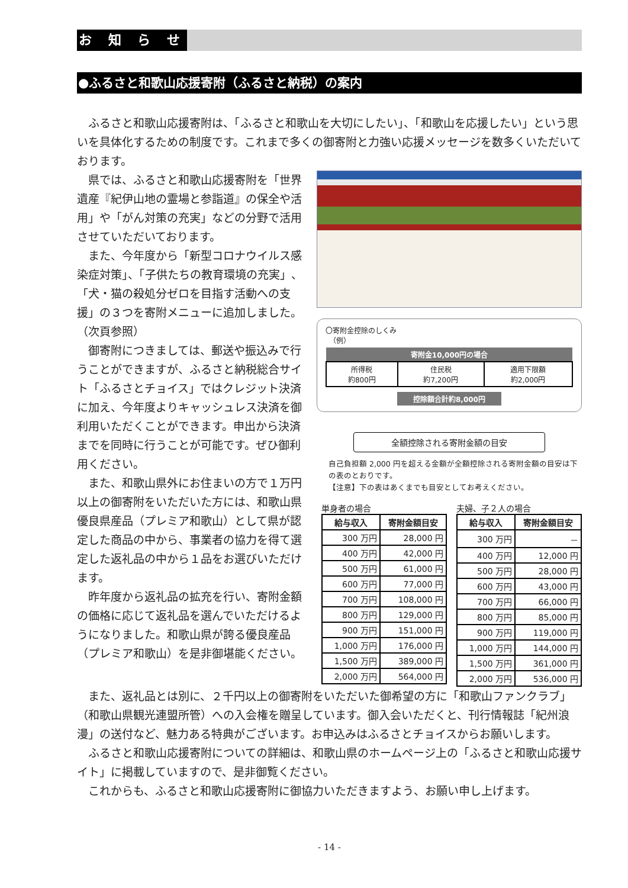お 知 ら せ
●ふるさと和歌山応援寄附（ふるさと納税）の案内
ふるさと和歌山応援寄附は、「ふるさと和歌山を大切にしたい」、「和歌山を応援したい」という思いを具体化するための制度です。これまで多くの御寄附と力強い応援メッセージを数多くいただいております。
県では、ふるさと和歌山応援寄附を「世界遺産『紀伊山地の霊場と参詣道』の保全や活用」や「がん対策の充実」などの分野で活用させていただいております。
また、今年度から「新型コロナウイルス感染症対策」、「子供たちの教育環境の充実」、「犬・猫の殺処分ゼロを目指す活動への支援」の３つを寄附メニューに追加しました。（次頁参照）
御寄附につきましては、郵送や振込みで行うことができますが、ふるさと納税総合サイト「ふるさとチョイス」ではクレジット決済に加え、今年度よりキャッシュレス決済を御利用いただくことができます。申出から決済までを同時に行うことが可能です。ぜひ御利用ください。
また、和歌山県外にお住まいの方で１万円以上の御寄附をいただいた方には、和歌山県優良県産品（プレミア和歌山）として県が認定した商品の中から、事業者の協力を得て選定した返礼品の中から１品をお選びいただけます。
昨年度から返礼品の拡充を行い、寄附金額の価格に応じて返礼品を選んでいただけるようになりました。和歌山県が誇る優良産品（プレミア和歌山）を是非御堪能ください。
〇寄附金控除のしくみ
　（例）
| 寄附金10,000円の場合 | | |
| --- | --- | --- |
| 所得税 約800円 | 住民税 約7,200円 | 適用下限額 約2,000円 |
控除額合計約8,000円
全額控除される寄附金額の目安
自己負担額 2,000 円を超える金額が全額控除される寄附金額の目安は下の表のとおりです。
【注意】下の表はあくまでも目安としてお考えください。
単身者の場合
| 給与収入 | 寄附金額目安 |
| --- | --- |
| 300 万円 | 28,000 円 |
| 400 万円 | 42,000 円 |
| 500 万円 | 61,000 円 |
| 600 万円 | 77,000 円 |
| 700 万円 | 108,000 円 |
| 800 万円 | 129,000 円 |
| 900 万円 | 151,000 円 |
| 1,000 万円 | 176,000 円 |
| 1,500 万円 | 389,000 円 |
| 2,000 万円 | 564,000 円 |
夫婦、子２人の場合
| 給与収入 | 寄附金額目安 |
| --- | --- |
| 300 万円 | － |
| 400 万円 | 12,000 円 |
| 500 万円 | 28,000 円 |
| 600 万円 | 43,000 円 |
| 700 万円 | 66,000 円 |
| 800 万円 | 85,000 円 |
| 900 万円 | 119,000 円 |
| 1,000 万円 | 144,000 円 |
| 1,500 万円 | 361,000 円 |
| 2,000 万円 | 536,000 円 |
また、返礼品とは別に、２千円以上の御寄附をいただいた御希望の方に「和歌山ファンクラブ」（和歌山県観光連盟所管）への入会権を贈呈しています。御入会いただくと、刊行情報誌「紀州浪漫」の送付など、魅力ある特典がございます。お申込みはふるさとチョイスからお願いします。
ふるさと和歌山応援寄附についての詳細は、和歌山県のホームページ上の「ふるさと和歌山応援サイト」に掲載していますので、是非御覧ください。
これからも、ふるさと和歌山応援寄附に御協力いただきますよう、お願い申し上げます。
- 14 -